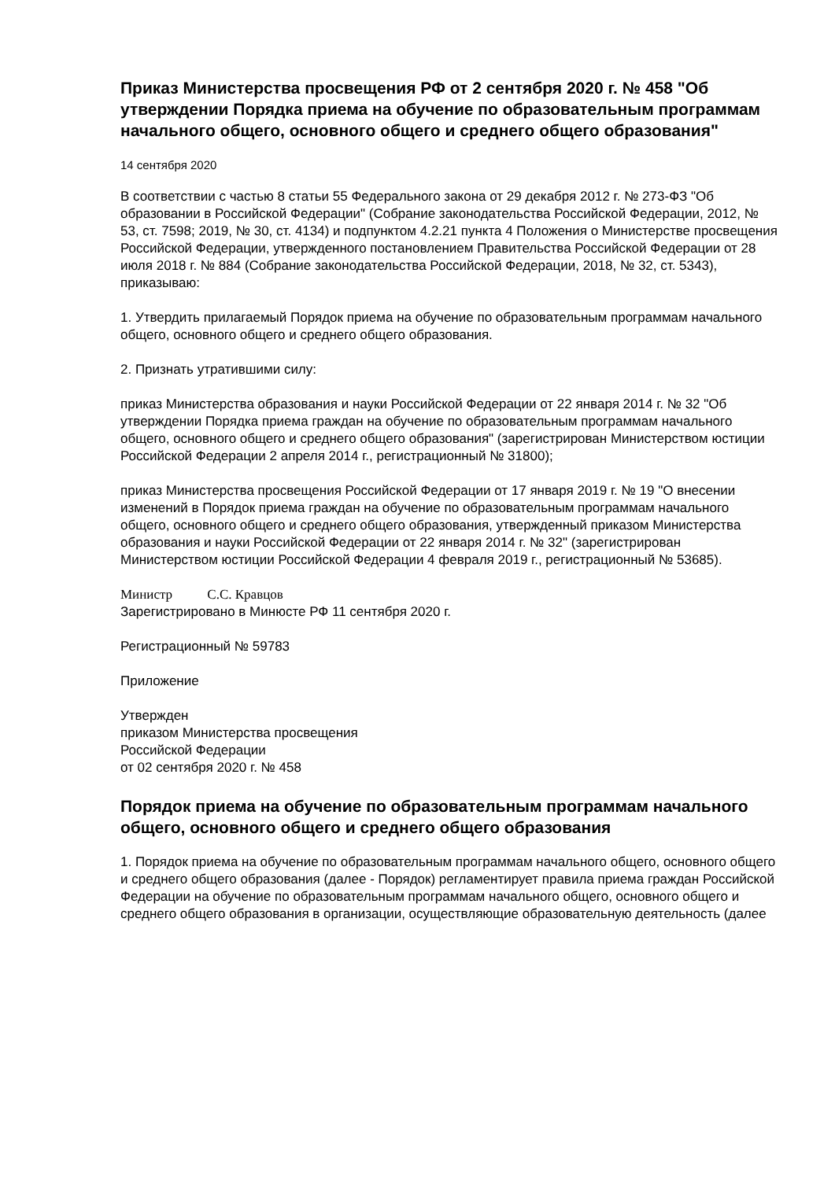Приказ Министерства просвещения РФ от 2 сентября 2020 г. № 458 "Об утверждении Порядка приема на обучение по образовательным программам начального общего, основного общего и среднего общего образования"
14 сентября 2020
В соответствии с частью 8 статьи 55 Федерального закона от 29 декабря 2012 г. № 273-ФЗ "Об образовании в Российской Федерации" (Собрание законодательства Российской Федерации, 2012, № 53, ст. 7598; 2019, № 30, ст. 4134) и подпунктом 4.2.21 пункта 4 Положения о Министерстве просвещения Российской Федерации, утвержденного постановлением Правительства Российской Федерации от 28 июля 2018 г. № 884 (Собрание законодательства Российской Федерации, 2018, № 32, ст. 5343), приказываю:
1. Утвердить прилагаемый Порядок приема на обучение по образовательным программам начального общего, основного общего и среднего общего образования.
2. Признать утратившими силу:
приказ Министерства образования и науки Российской Федерации от 22 января 2014 г. № 32 "Об утверждении Порядка приема граждан на обучение по образовательным программам начального общего, основного общего и среднего общего образования" (зарегистрирован Министерством юстиции Российской Федерации 2 апреля 2014 г., регистрационный № 31800);
приказ Министерства просвещения Российской Федерации от 17 января 2019 г. № 19 "О внесении изменений в Порядок приема граждан на обучение по образовательным программам начального общего, основного общего и среднего общего образования, утвержденный приказом Министерства образования и науки Российской Федерации от 22 января 2014 г. № 32" (зарегистрирован Министерством юстиции Российской Федерации 4 февраля 2019 г., регистрационный № 53685).
Министр С.С. Кравцов
Зарегистрировано в Минюсте РФ 11 сентября 2020 г.
Регистрационный № 59783
Приложение
Утвержден
приказом Министерства просвещения
Российской Федерации
от 02 сентября 2020 г. № 458
Порядок приема на обучение по образовательным программам начального общего, основного общего и среднего общего образования
1. Порядок приема на обучение по образовательным программам начального общего, основного общего и среднего общего образования (далее - Порядок) регламентирует правила приема граждан Российской Федерации на обучение по образовательным программам начального общего, основного общего и среднего общего образования в организации, осуществляющие образовательную деятельность (далее